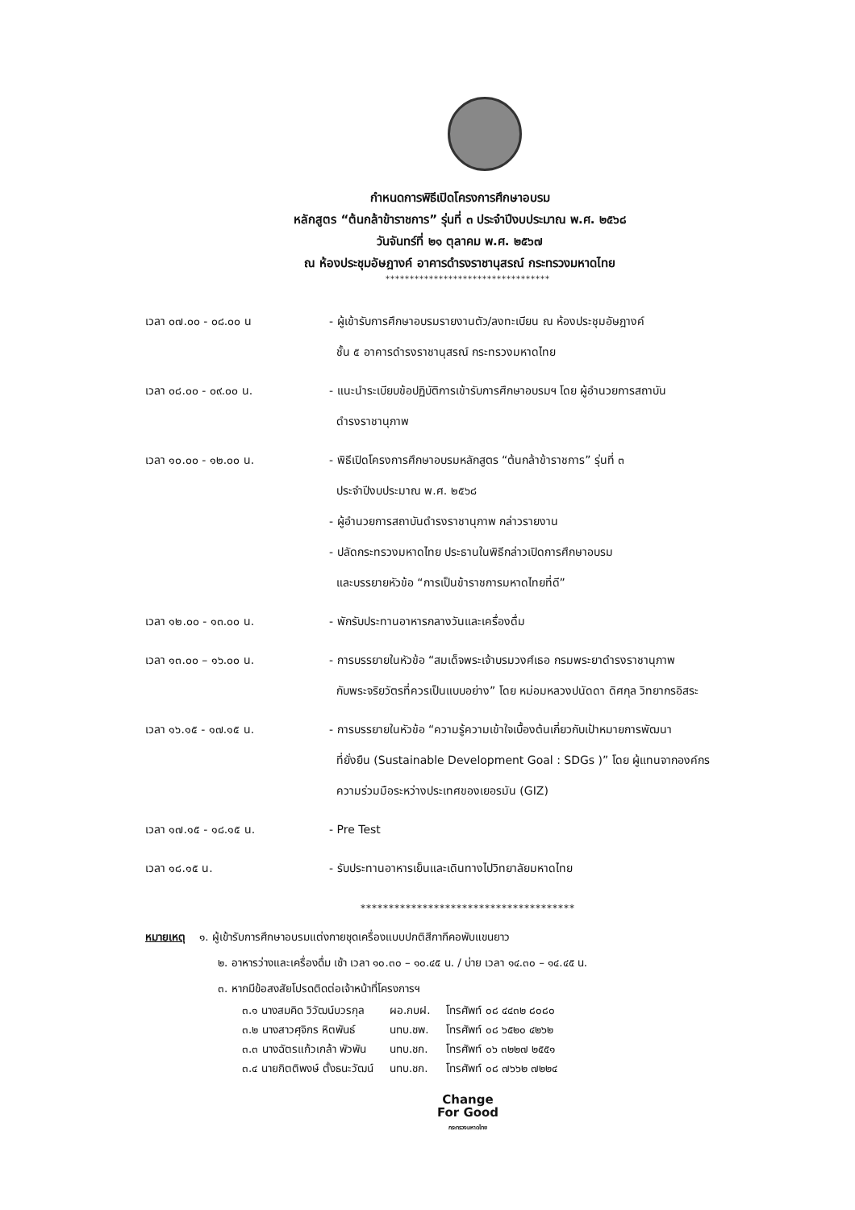กำหนดการพิธีเปิดโครงการศึกษาอบรม
หลักสูตร “ต้นกล้าข้าราชการ” รุ่นที่ ๓ ประจำปีงบประมาณ พ.ศ. ๒๕๖๘
วันจันทร์ที่ ๒๑ ตุลาคม พ.ศ. ๒๕๖๗
ณ ห้องประชุมอัษฎางค์ อาคารดำรงราชานุสรณ์ กระทรวงมหาดไทย
**********************************
| เวลา ๐๗.๐๐ - ๐๘.๐๐ น | - ผู้เข้ารับการศึกษาอบรมรายงานตัว/ลงทะเบียน ณ ห้องประชุมอัษฎางค์ ชั้น ๕ อาคารดำรงราชานุสรณ์ กระทรวงมหาดไทย |
| เวลา ๐๘.๐๐ - ๐๙.๐๐ น. | - แนะนำระเบียบข้อปฏิบัติการเข้ารับการศึกษาอบรมฯ โดย ผู้อำนวยการสถาบัน ดำรงราชานุภาพ |
| เวลา ๑๐.๐๐ - ๑๒.๐๐ น. | - พิธีเปิดโครงการศึกษาอบรมหลักสูตร “ต้นกล้าข้าราชการ” รุ่นที่ ๓ ประจำปีงบประมาณ พ.ศ. ๒๕๖๘ - ผู้อำนวยการสถาบันดำรงราชานุภาพ กล่าวรายงาน - ปลัดกระทรวงมหาดไทย ประธานในพิธีกล่าวเปิดการศึกษาอบรม และบรรยายหัวข้อ “การเป็นข้าราชการมหาดไทยที่ดี” |
| เวลา ๑๒.๐๐ - ๑๓.๐๐ น. | - พักรับประทานอาหารกลางวันและเครื่องดื่ม |
| เวลา ๑๓.๐๐ – ๑๖.๐๐ น. | - การบรรยายในหัวข้อ “สมเด็จพระเจ้าบรมวงศ์เธอ กรมพระยาดำรงราชานุภาพ กับพระจริยวัตรที่ควรเป็นแบบอย่าง” โดย หม่อมหลวงปนัดดา ดิศกุล วิทยากรอิสระ |
| เวลา ๑๖.๑๕ - ๑๗.๑๕ น. | - การบรรยายในหัวข้อ “ความรู้ความเข้าใจเบื้องต้นเกี่ยวกับเป้าหมายการพัฒนา ที่ยั่งยืน (Sustainable Development Goal : SDGs )” โดย ผู้แทนจากองค์กร ความร่วมมือระหว่างประเทศของเยอรมัน (GIZ) |
| เวลา ๑๗.๑๕ - ๑๘.๑๕ น. | - Pre Test |
| เวลา ๑๘.๑๕ น. | - รับประทานอาหารเย็นและเดินทางไปวิทยาลัยมหาดไทย |
**************************************
หมายเหตุ ๑. ผู้เข้ารับการศึกษาอบรมแต่งกายชุดเครื่องแบบปกติสีกากีคอพับแขนยาว
๒. อาหารว่างและเครื่องดื่ม เช้า เวลา ๑๐.๓๐ – ๑๐.๔๕ น. / บ่าย เวลา ๑๔.๓๐ – ๑๔.๔๕ น.
๓. หากมีข้อสงสัยโปรดติดต่อเจ้าหน้าที่โครงการฯ
| ๓.๑ นางสมคิด วิวัฒน์บวรกุล | ผอ.กบฝ. | โทรศัพท์ ๐๘ ๔๔๓๒ ๘๐๘๐ |
| ๓.๒ นางสาวศุจิกร หิตพันธ์ | นทบ.ชพ. | โทรศัพท์ ๐๘ ๖๕๒๐ ๔๒๖๒ |
| ๓.๓ นางฉัตรแก้วเกล้า พัวพัน | นทบ.ชก. | โทรศัพท์ ๐๖ ๓๒๒๗ ๒๕๕๑ |
| ๓.๔ นายกิตติพงษ์ ตั้งธนะวัฒน์ | นทบ.ชก. | โทรศัพท์ ๐๘ ๗๖๖๒ ๗๒๒๔ |
Change
For Good
กระทรวงมหาดไทย